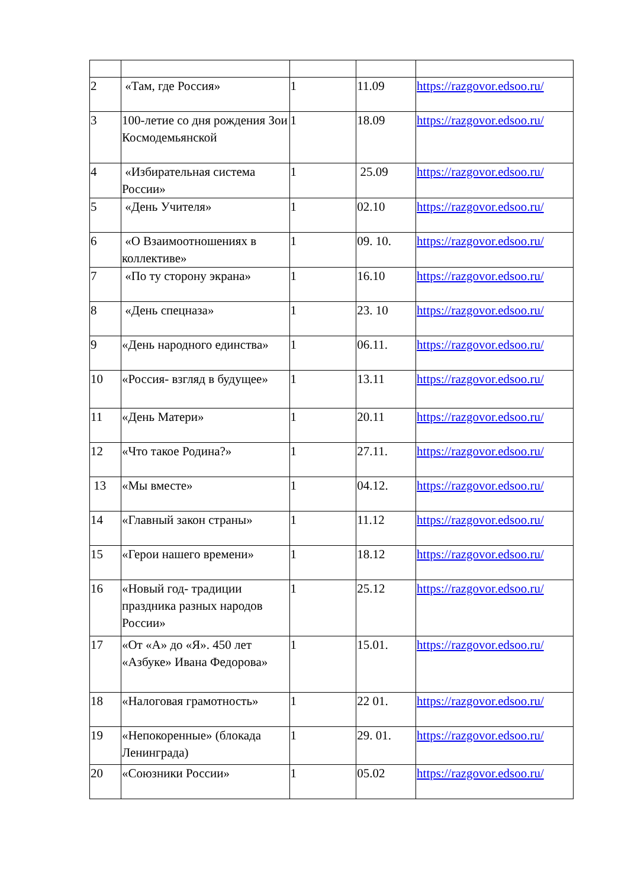| 2 | «Там, где Россия» | 1 | 11.09 | https://razgovor.edsoo.ru/ |
| 3 | 100-летие со дня рождения Зои Космодемьянской | 1 | 18.09 | https://razgovor.edsoo.ru/ |
| 4 | «Избирательная система России» | 1 | 25.09 | https://razgovor.edsoo.ru/ |
| 5 | «День Учителя» | 1 | 02.10 | https://razgovor.edsoo.ru/ |
| 6 | «О Взаимоотношениях в коллективе» | 1 | 09. 10. | https://razgovor.edsoo.ru/ |
| 7 | «По ту сторону экрана» | 1 | 16.10 | https://razgovor.edsoo.ru/ |
| 8 | «День спецназа» | 1 | 23. 10 | https://razgovor.edsoo.ru/ |
| 9 | «День народного единства» | 1 | 06.11. | https://razgovor.edsoo.ru/ |
| 10 | «Россия- взгляд в будущее» | 1 | 13.11 | https://razgovor.edsoo.ru/ |
| 11 | «День Матери» | 1 | 20.11 | https://razgovor.edsoo.ru/ |
| 12 | «Что такое Родина?» | 1 | 27.11. | https://razgovor.edsoo.ru/ |
| 13 | «Мы вместе» | 1 | 04.12. | https://razgovor.edsoo.ru/ |
| 14 | «Главный закон страны» | 1 | 11.12 | https://razgovor.edsoo.ru/ |
| 15 | «Герои нашего времени» | 1 | 18.12 | https://razgovor.edsoo.ru/ |
| 16 | «Новый год- традиции праздника разных народов России» | 1 | 25.12 | https://razgovor.edsoo.ru/ |
| 17 | «От «А» до «Я». 450 лет «Азбуке» Ивана Федорова» | 1 | 15.01. | https://razgovor.edsoo.ru/ |
| 18 | «Налоговая грамотность» | 1 | 22 01. | https://razgovor.edsoo.ru/ |
| 19 | «Непокоренные» (блокада Ленинграда) | 1 | 29. 01. | https://razgovor.edsoo.ru/ |
| 20 | «Союзники России» | 1 | 05.02 | https://razgovor.edsoo.ru/ |